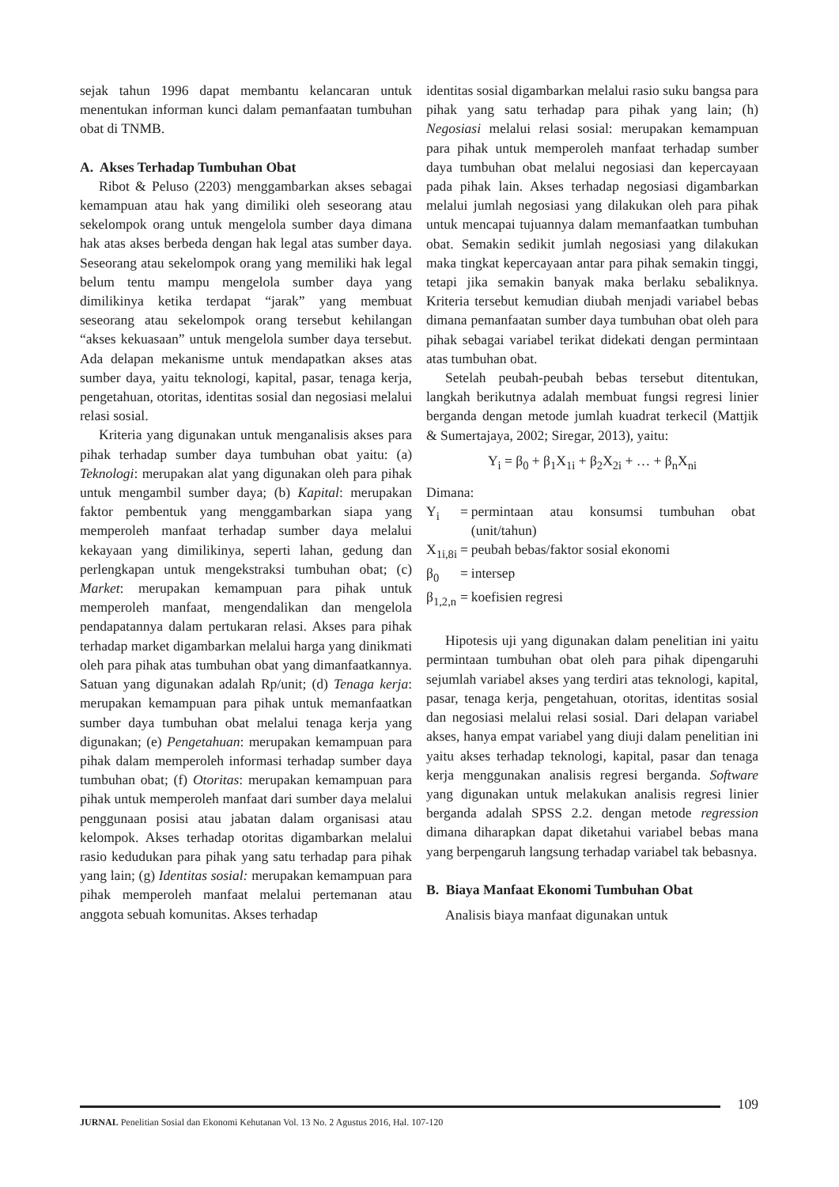sejak tahun 1996 dapat membantu kelancaran untuk menentukan informan kunci dalam pemanfaatan tumbuhan obat di TNMB.
A. Akses Terhadap Tumbuhan Obat
Ribot & Peluso (2203) menggambarkan akses sebagai kemampuan atau hak yang dimiliki oleh seseorang atau sekelompok orang untuk mengelola sumber daya dimana hak atas akses berbeda dengan hak legal atas sumber daya. Seseorang atau sekelompok orang yang memiliki hak legal belum tentu mampu mengelola sumber daya yang dimilikinya ketika terdapat “jarak” yang membuat seseorang atau sekelompok orang tersebut kehilangan “akses kekuasaan” untuk mengelola sumber daya tersebut. Ada delapan mekanisme untuk mendapatkan akses atas sumber daya, yaitu teknologi, kapital, pasar, tenaga kerja, pengetahuan, otoritas, identitas sosial dan negosiasi melalui relasi sosial.
Kriteria yang digunakan untuk menganalisis akses para pihak terhadap sumber daya tumbuhan obat yaitu: (a) Teknologi: merupakan alat yang digunakan oleh para pihak untuk mengambil sumber daya; (b) Kapital: merupakan faktor pembentuk yang menggambarkan siapa yang memperoleh manfaat terhadap sumber daya melalui kekayaan yang dimilikinya, seperti lahan, gedung dan perlengkapan untuk mengekstraksi tumbuhan obat; (c) Market: merupakan kemampuan para pihak untuk memperoleh manfaat, mengendalikan dan mengelola pendapatannya dalam pertukaran relasi. Akses para pihak terhadap market digambarkan melalui harga yang dinikmati oleh para pihak atas tumbuhan obat yang dimanfaatkannya. Satuan yang digunakan adalah Rp/unit; (d) Tenaga kerja: merupakan kemampuan para pihak untuk memanfaatkan sumber daya tumbuhan obat melalui tenaga kerja yang digunakan; (e) Pengetahuan: merupakan kemampuan para pihak dalam memperoleh informasi terhadap sumber daya tumbuhan obat; (f) Otoritas: merupakan kemampuan para pihak untuk memperoleh manfaat dari sumber daya melalui penggunaan posisi atau jabatan dalam organisasi atau kelompok. Akses terhadap otoritas digambarkan melalui rasio kedudukan para pihak yang satu terhadap para pihak yang lain; (g) Identitas sosial: merupakan kemampuan para pihak memperoleh manfaat melalui pertemanan atau anggota sebuah komunitas. Akses terhadap
identitas sosial digambarkan melalui rasio suku bangsa para pihak yang satu terhadap para pihak yang lain; (h) Negosiasi melalui relasi sosial: merupakan kemampuan para pihak untuk memperoleh manfaat terhadap sumber daya tumbuhan obat melalui negosiasi dan kepercayaan pada pihak lain. Akses terhadap negosiasi digambarkan melalui jumlah negosiasi yang dilakukan oleh para pihak untuk mencapai tujuannya dalam memanfaatkan tumbuhan obat. Semakin sedikit jumlah negosiasi yang dilakukan maka tingkat kepercayaan antar para pihak semakin tinggi, tetapi jika semakin banyak maka berlaku sebaliknya. Kriteria tersebut kemudian diubah menjadi variabel bebas dimana pemanfaatan sumber daya tumbuhan obat oleh para pihak sebagai variabel terikat didekati dengan permintaan atas tumbuhan obat.
Setelah peubah-peubah bebas tersebut ditentukan, langkah berikutnya adalah membuat fungsi regresi linier berganda dengan metode jumlah kuadrat terkecil (Mattjik & Sumertajaya, 2002; Siregar, 2013), yaitu:
Y<sub>i</sub> = β<sub>0</sub> + β<sub>1</sub>X<sub>1i</sub> + β<sub>2</sub>X<sub>2i</sub> + … + β<sub>n</sub>X<sub>ni</sub>
Dimana:
| Y<sub>i</sub> | = | permintaan atau konsumsi tumbuhan obat (unit/tahun) |
| X<sub>1i,8i</sub> | = | peubah bebas/faktor sosial ekonomi |
| β<sub>0</sub> | = | intersep |
| β<sub>1,2,n</sub> | = | koefisien regresi |
Hipotesis uji yang digunakan dalam penelitian ini yaitu permintaan tumbuhan obat oleh para pihak dipengaruhi sejumlah variabel akses yang terdiri atas teknologi, kapital, pasar, tenaga kerja, pengetahuan, otoritas, identitas sosial dan negosiasi melalui relasi sosial. Dari delapan variabel akses, hanya empat variabel yang diuji dalam penelitian ini yaitu akses terhadap teknologi, kapital, pasar dan tenaga kerja menggunakan analisis regresi berganda. Software yang digunakan untuk melakukan analisis regresi linier berganda adalah SPSS 2.2. dengan metode regression dimana diharapkan dapat diketahui variabel bebas mana yang berpengaruh langsung terhadap variabel tak bebasnya.
B. Biaya Manfaat Ekonomi Tumbuhan Obat
Analisis biaya manfaat digunakan untuk
109
JURNAL Penelitian Sosial dan Ekonomi Kehutanan Vol. 13 No. 2 Agustus 2016, Hal. 107-120